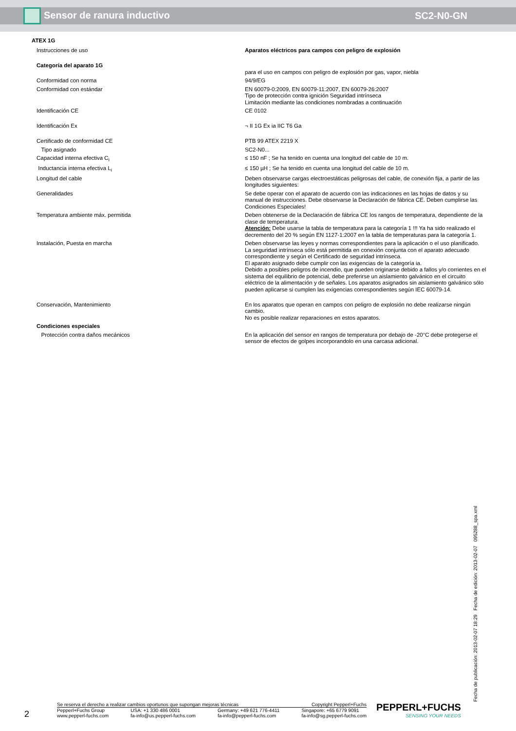Sensor de ranura inductivo SC2-N0-GN
ATEX 1G
| Instrucciones de uso | Aparatos eléctricos para campos con peligro de explosión |
| Categoría del aparato 1G | para el uso en campos con peligro de explosión por gas, vapor, niebla |
| Conformidad con norma | 94/9/EG |
| Conformidad con estándar | EN 60079-0:2009, EN 60079-11:2007, EN 60079-26:2007 Tipo de protección contra ignición Seguridad intrínseca Limitación mediante las condiciones nombradas a continuación |
| Identificación CE | CE 0102 |
| Identificación Ex | ¬ II 1G Ex ia IIC T6 Ga |
| Certificado de conformidad CE | PTB 99 ATEX 2219 X |
| Tipo asignado | SC2-N0... |
| Capacidad interna efectiva C<sub>i</sub> | ≤ 150 nF ; Se ha tenido en cuenta una longitud del cable de 10 m. |
| Inductancia interna efectiva L<sub>i</sub> | ≤ 150 µH ; Se ha tenido en cuenta una longitud del cable de 10 m. |
| Longitud del cable | Deben observarse cargas electroestáticas peligrosas del cable, de conexión fija, a partir de las longitudes siguientes: |
| Generalidades | Se debe operar con el aparato de acuerdo con las indicaciones en las hojas de datos y su manual de instrucciones. Debe observarse la Declaración de fábrica CE. Deben cumplirse las Condiciones Especiales! |
| Temperatura ambiente máx. permitida | Deben obtenerse de la Declaración de fábrica CE los rangos de temperatura, dependiente de la clase de temperatura. Atención: Debe usarse la tabla de temperatura para la categoría 1 !!! Ya ha sido realizado el decremento del 20 % según EN 1127-1:2007 en la tabla de temperaturas para la categoría 1. |
| Instalación, Puesta en marcha | Deben observarse las leyes y normas correspondientes para la aplicación o el uso planificado. La seguridad intrínseca sólo está permitida en conexión conjunta con el aparato adecuado correspondiente y según el Certificado de seguridad intrínseca. El aparato asignado debe cumplir con las exigencias de la categoría ia. Debido a posibles peligros de incendio, que pueden originarse debido a fallos y/o corrientes en el sistema del equilibrio de potencial, debe preferirse un aislamiento galvánico en el circuito eléctrico de la alimentación y de señales. Los aparatos asignados sin aislamiento galvánico sólo pueden aplicarse si cumplen las exigencias correspondientes según IEC 60079-14. |
| Conservación, Mantenimiento | En los aparatos que operan en campos con peligro de explosión no debe realizarse ningún cambio. No es posible realizar reparaciones en estos aparatos. |
| Condiciones especiales | |
| Protección contra daños mecánicos | En la aplicación del sensor en rangos de temperatura por debajo de -20°C debe protegerse el sensor de efectos de golpes incorporandolo en una carcasa adicional. |
Fecha de publicación: 2013-02-07 18:29 Fecha de edición: 2013-02-07 095288_spa.xml
2
Se reserva el derecho a realizar cambios oportunos que supongan mejoras técnicas Copyright Pepperl+Fuchs
Pepperl+Fuchs Group
www.pepperl-fuchs.com USA: +1 330 486 0001
fa-info@us.pepperl-fuchs.com Germany: +49 621 776-4411
fa-info@pepperl-fuchs.com Singapore: +65 6779 9091
fa-info@sg.pepperl-fuchs.com
PEPPERL+FUCHS
SENSING YOUR NEEDS